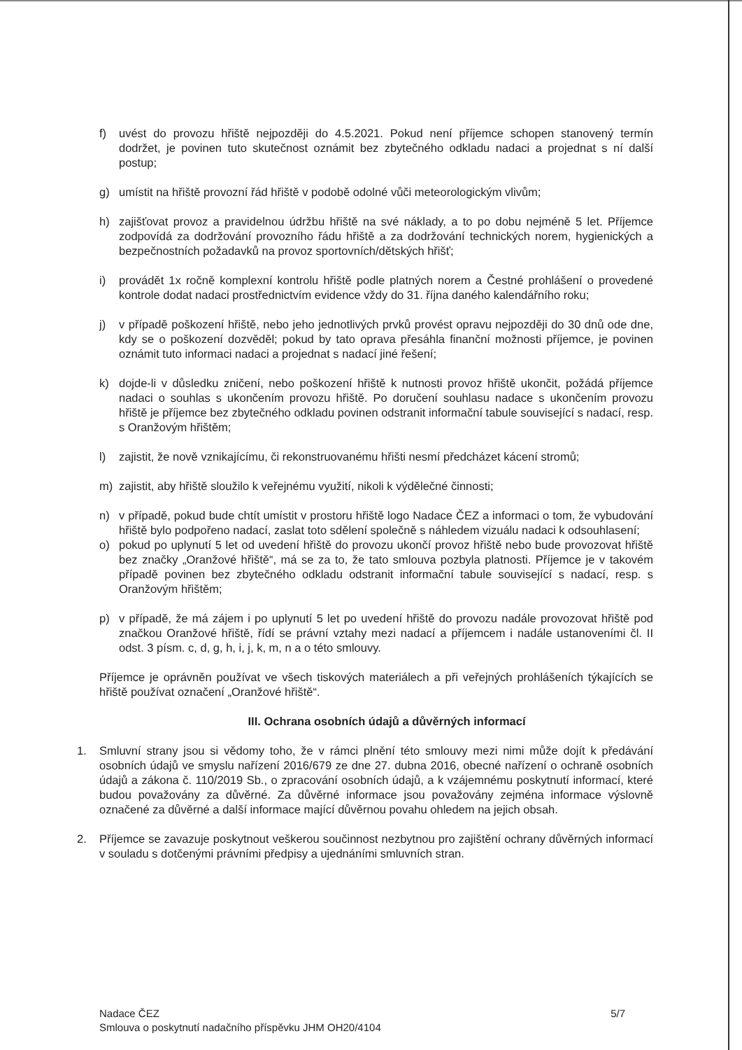f) uvést do provozu hřiště nejpozději do 4.5.2021. Pokud není příjemce schopen stanovený termín dodržet, je povinen tuto skutečnost oznámit bez zbytečného odkladu nadaci a projednat s ní další postup;
g) umístit na hřiště provozní řád hřiště v podobě odolné vůči meteorologickým vlivům;
h) zajišťovat provoz a pravidelnou údržbu hřiště na své náklady, a to po dobu nejméně 5 let. Příjemce zodpovídá za dodržování provozního řádu hřiště a za dodržování technických norem, hygienických a bezpečnostních požadavků na provoz sportovních/dětských hřišť;
i) provádět 1x ročně komplexní kontrolu hřiště podle platných norem a Čestné prohlášení o provedené kontrole dodat nadaci prostřednictvím evidence vždy do 31. října daného kalendářního roku;
j) v případě poškození hřiště, nebo jeho jednotlivých prvků provést opravu nejpozději do 30 dnů ode dne, kdy se o poškození dozvěděl; pokud by tato oprava přesáhla finanční možnosti příjemce, je povinen oznámit tuto informaci nadaci a projednat s nadací jiné řešení;
k) dojde-li v důsledku zničení, nebo poškození hřiště k nutnosti provoz hřiště ukončit, požádá příjemce nadaci o souhlas s ukončením provozu hřiště. Po doručení souhlasu nadace s ukončením provozu hřiště je příjemce bez zbytečného odkladu povinen odstranit informační tabule související s nadací, resp. s Oranžovým hřištěm;
l) zajistit, že nově vznikajícímu, či rekonstruovanému hřišti nesmí předcházet kácení stromů;
m) zajistit, aby hřiště sloužilo k veřejnému využití, nikoli k výdělečné činnosti;
n) v případě, pokud bude chtít umístit v prostoru hřiště logo Nadace ČEZ a informaci o tom, že vybudování hřiště bylo podpořeno nadací, zaslat toto sdělení společně s náhledem vizuálu nadaci k odsouhlasení;
o) pokud po uplynutí 5 let od uvedení hřiště do provozu ukončí provoz hřiště nebo bude provozovat hřiště bez značky „Oranžové hřiště“, má se za to, že tato smlouva pozbyla platnosti. Příjemce je v takovém případě povinen bez zbytečného odkladu odstranit informační tabule související s nadací, resp. s Oranžovým hřištěm;
p) v případě, že má zájem i po uplynutí 5 let po uvedení hřiště do provozu nadále provozovat hřiště pod značkou Oranžové hřiště, řídí se právní vztahy mezi nadací a příjemcem i nadále ustanoveními čl. II odst. 3 písm. c, d, g, h, i, j, k, m, n a o této smlouvy.
Příjemce je oprávněn používat ve všech tiskových materiálech a při veřejných prohlášeních týkajících se hřiště používat označení „Oranžové hřiště“.
III. Ochrana osobních údajů a důvěrných informací
1. Smluvní strany jsou si vědomy toho, že v rámci plnění této smlouvy mezi nimi může dojít k předávání osobních údajů ve smyslu nařízení 2016/679 ze dne 27. dubna 2016, obecné nařízení o ochraně osobních údajů a zákona č. 110/2019 Sb., o zpracování osobních údajů, a k vzájemnému poskytnutí informací, které budou považovány za důvěrné. Za důvěrné informace jsou považovány zejména informace výslovně označené za důvěrné a další informace mající důvěrnou povahu ohledem na jejich obsah.
2. Příjemce se zavazuje poskytnout veškerou součinnost nezbytnou pro zajištění ochrany důvěrných informací v souladu s dotčenými právními předpisy a ujednáními smluvních stran.
Nadace ČEZ
Smlouva o poskytnutí nadačního příspěvku JHM OH20/4104
5/7